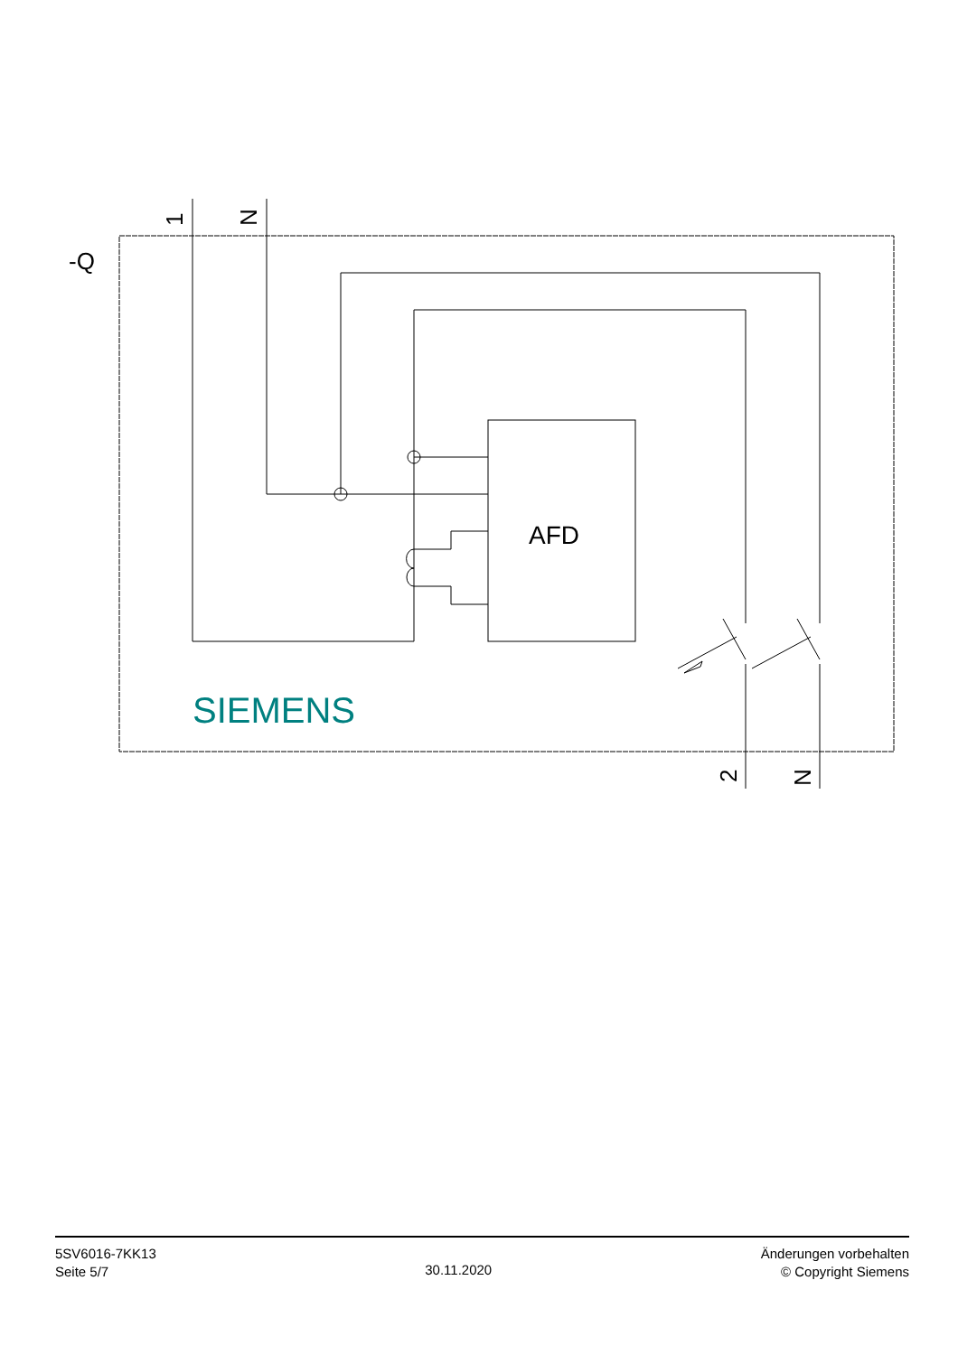-Q
AFD
SIEMENS
1
N
2
N
5SV6016-7KK13
Seite 5/7
30.11.2020
Änderungen vorbehalten
© Copyright Siemens